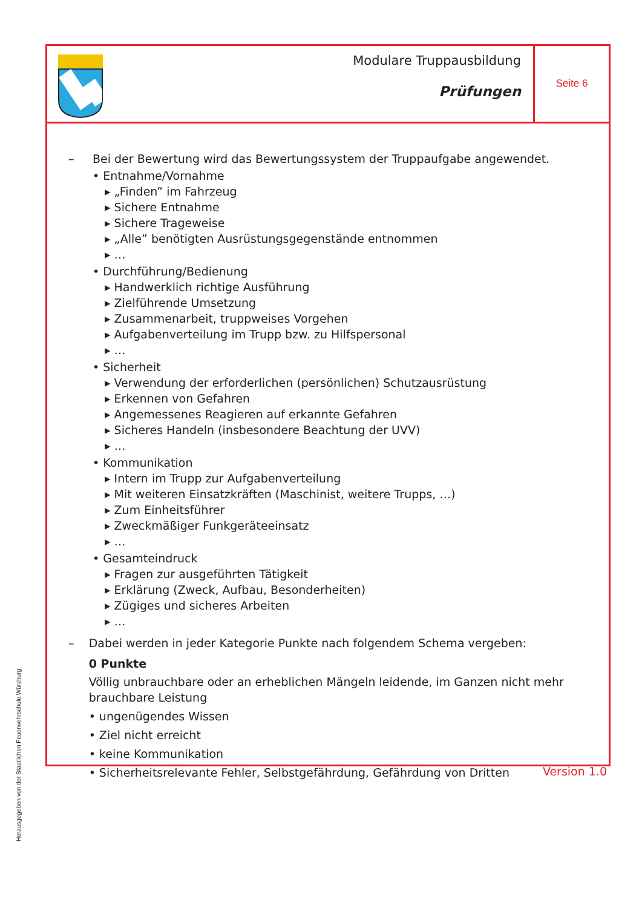Modulare Truppausbildung
Prüfungen
Seite 6
– Bei der Bewertung wird das Bewertungssystem der Truppaufgabe angewendet.
• Entnahme/Vornahme
▸ „Finden” im Fahrzeug
▸ Sichere Entnahme
▸ Sichere Trageweise
▸ „Alle” benötigten Ausrüstungsgegenstände entnommen
▸ …
• Durchführung/Bedienung
▸ Handwerklich richtige Ausführung
▸ Zielführende Umsetzung
▸ Zusammenarbeit, truppweises Vorgehen
▸ Aufgabenverteilung im Trupp bzw. zu Hilfspersonal
▸ …
• Sicherheit
▸ Verwendung der erforderlichen (persönlichen) Schutzausrüstung
▸ Erkennen von Gefahren
▸ Angemessenes Reagieren auf erkannte Gefahren
▸ Sicheres Handeln (insbesondere Beachtung der UVV)
▸ …
• Kommunikation
▸ Intern im Trupp zur Aufgabenverteilung
▸ Mit weiteren Einsatzkräften (Maschinist, weitere Trupps, …)
▸ Zum Einheitsführer
▸ Zweckmäßiger Funkgeräteeinsatz
▸ …
• Gesamteindruck
▸ Fragen zur ausgeführten Tätigkeit
▸ Erklärung (Zweck, Aufbau, Besonderheiten)
▸ Zügiges und sicheres Arbeiten
▸ …
– Dabei werden in jeder Kategorie Punkte nach folgendem Schema vergeben:
0 Punkte
Völlig unbrauchbare oder an erheblichen Mängeln leidende, im Ganzen nicht mehr brauchbare Leistung
• ungenügendes Wissen
• Ziel nicht erreicht
• keine Kommunikation
• Sicherheitsrelevante Fehler, Selbstgefährdung, Gefährdung von Dritten
Herausgegeben von der Staatlichen Feuerwehrschule Würzburg
Version 1.0